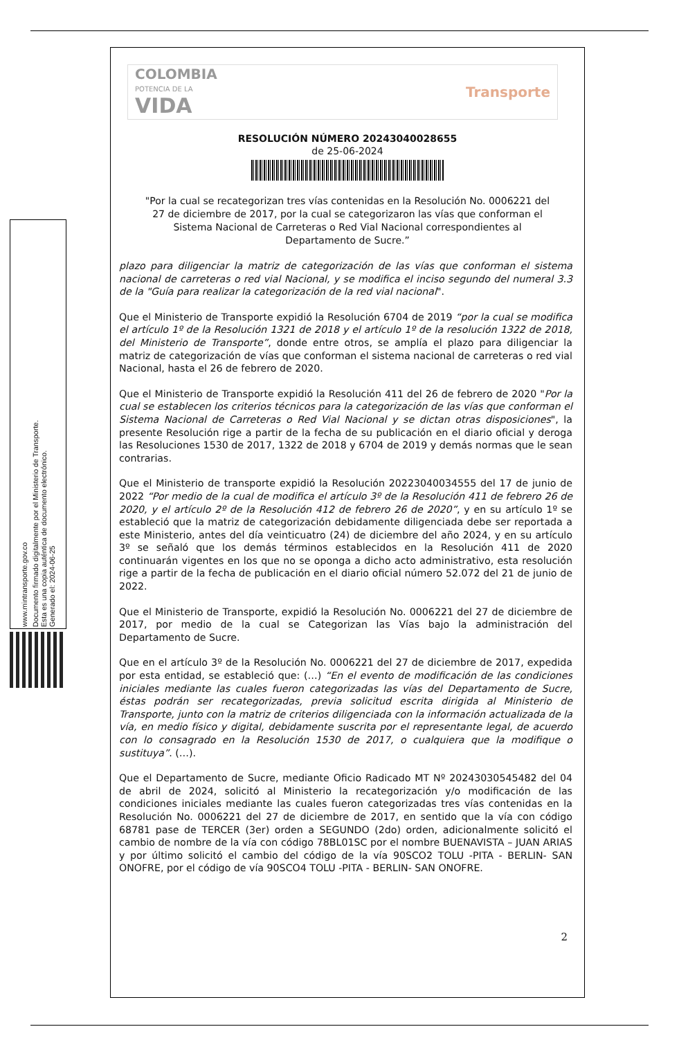Documento firmado digitalmente por el Ministerio de Transporte.
Esta es una copia auténtica de documento electrónico.
Generado el: 2024-06-25
www.mintransporte.gov.co
COLOMBIA
POTENCIA DE LA
VIDA
Transporte
RESOLUCIÓN NÚMERO 20243040028655
de 25-06-2024
"Por la cual se recategorizan tres vías contenidas en la Resolución No. 0006221 del 27 de diciembre de 2017, por la cual se categorizaron las vías que conforman el Sistema Nacional de Carreteras o Red Vial Nacional correspondientes al Departamento de Sucre.”
plazo para diligenciar la matriz de categorización de las vías que conforman el sistema nacional de carreteras o red vial Nacional, y se modifica el inciso segundo del numeral 3.3 de la "Guía para realizar la categorización de la red vial nacional".
Que el Ministerio de Transporte expidió la Resolución 6704 de 2019 “por la cual se modifica el artículo 1º de la Resolución 1321 de 2018 y el artículo 1º de la resolución 1322 de 2018, del Ministerio de Transporte”, donde entre otros, se amplía el plazo para diligenciar la matriz de categorización de vías que conforman el sistema nacional de carreteras o red vial Nacional, hasta el 26 de febrero de 2020.
Que el Ministerio de Transporte expidió la Resolución 411 del 26 de febrero de 2020 "Por la cual se establecen los criterios técnicos para la categorización de las vías que conforman el Sistema Nacional de Carreteras o Red Vial Nacional y se dictan otras disposiciones", la presente Resolución rige a partir de la fecha de su publicación en el diario oficial y deroga las Resoluciones 1530 de 2017, 1322 de 2018 y 6704 de 2019 y demás normas que le sean contrarias.
Que el Ministerio de transporte expidió la Resolución 20223040034555 del 17 de junio de 2022 “Por medio de la cual de modifica el artículo 3º de la Resolución 411 de febrero 26 de 2020, y el artículo 2º de la Resolución 412 de febrero 26 de 2020”, y en su artículo 1º se estableció que la matriz de categorización debidamente diligenciada debe ser reportada a este Ministerio, antes del día veinticuatro (24) de diciembre del año 2024, y en su artículo 3º se señaló que los demás términos establecidos en la Resolución 411 de 2020 continuarán vigentes en los que no se oponga a dicho acto administrativo, esta resolución rige a partir de la fecha de publicación en el diario oficial número 52.072 del 21 de junio de 2022.
Que el Ministerio de Transporte, expidió la Resolución No. 0006221 del 27 de diciembre de 2017, por medio de la cual se Categorizan las Vías bajo la administración del Departamento de Sucre.
Que en el artículo 3º de la Resolución No. 0006221 del 27 de diciembre de 2017, expedida por esta entidad, se estableció que: (…) “En el evento de modificación de las condiciones iniciales mediante las cuales fueron categorizadas las vías del Departamento de Sucre, éstas podrán ser recategorizadas, previa solicitud escrita dirigida al Ministerio de Transporte, junto con la matriz de criterios diligenciada con la información actualizada de la vía, en medio físico y digital, debidamente suscrita por el representante legal, de acuerdo con lo consagrado en la Resolución 1530 de 2017, o cualquiera que la modifique o sustituya”. (…).
Que el Departamento de Sucre, mediante Oficio Radicado MT Nº 20243030545482 del 04 de abril de 2024, solicitó al Ministerio la recategorización y/o modificación de las condiciones iniciales mediante las cuales fueron categorizadas tres vías contenidas en la Resolución No. 0006221 del 27 de diciembre de 2017, en sentido que la vía con código 68781 pase de TERCER (3er) orden a SEGUNDO (2do) orden, adicionalmente solicitó el cambio de nombre de la vía con código 78BL01SC por el nombre BUENAVISTA – JUAN ARIAS y por último solicitó el cambio del código de la vía 90SCO2 TOLU -PITA - BERLIN- SAN ONOFRE, por el código de vía 90SCO4 TOLU -PITA - BERLIN- SAN ONOFRE.
2